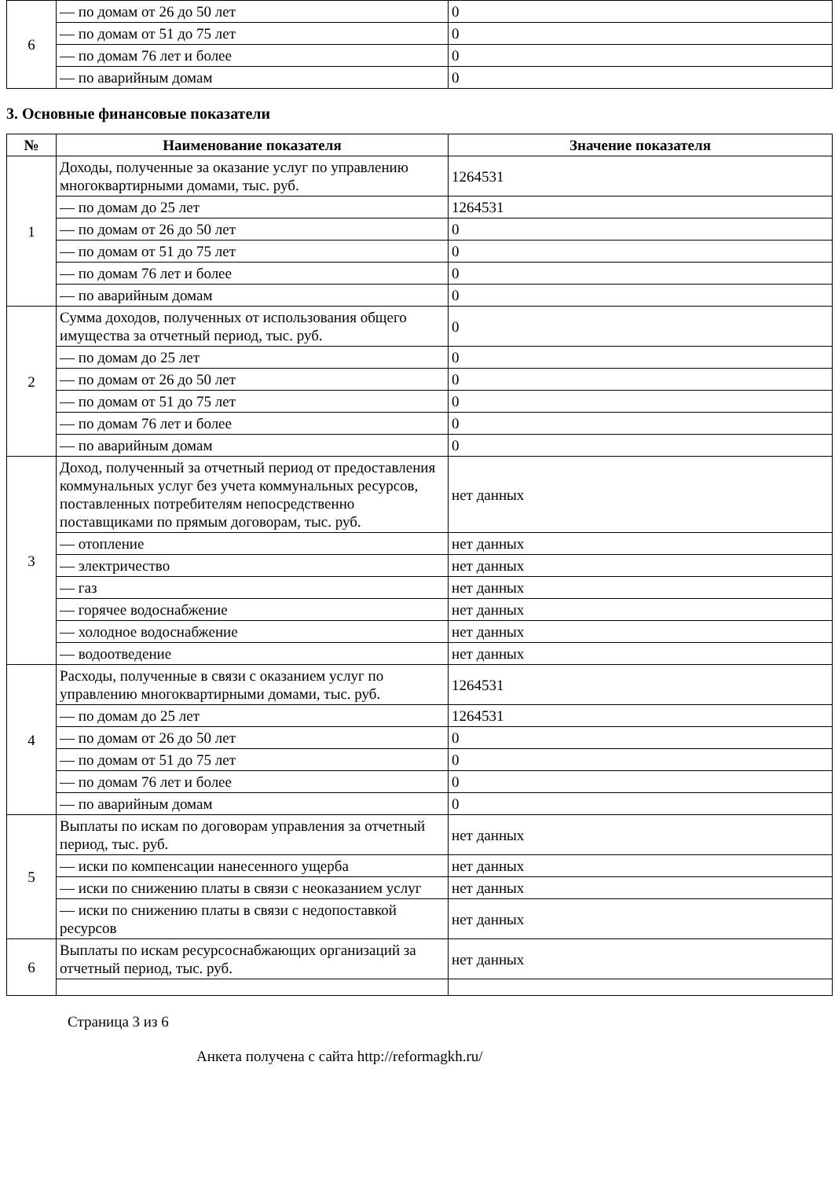| 6 | — по домам от 26 до 50 лет | 0 |
| | — по домам от 51 до 75 лет | 0 |
| | — по домам 76 лет и более | 0 |
| | — по аварийным домам | 0 |
3. Основные финансовые показатели
| № | Наименование показателя | Значение показателя |
| --- | --- | --- |
| 1 | Доходы, полученные за оказание услуг по управлению многоквартирными домами, тыс. руб. | 1264531 |
| | — по домам до 25 лет | 1264531 |
| | — по домам от 26 до 50 лет | 0 |
| | — по домам от 51 до 75 лет | 0 |
| | — по домам 76 лет и более | 0 |
| | — по аварийным домам | 0 |
| 2 | Сумма доходов, полученных от использования общего имущества за отчетный период, тыс. руб. | 0 |
| | — по домам до 25 лет | 0 |
| | — по домам от 26 до 50 лет | 0 |
| | — по домам от 51 до 75 лет | 0 |
| | — по домам 76 лет и более | 0 |
| | — по аварийным домам | 0 |
| 3 | Доход, полученный за отчетный период от предоставления коммунальных услуг без учета коммунальных ресурсов, поставленных потребителям непосредственно поставщиками по прямым договорам, тыс. руб. | нет данных |
| | — отопление | нет данных |
| | — электричество | нет данных |
| | — газ | нет данных |
| | — горячее водоснабжение | нет данных |
| | — холодное водоснабжение | нет данных |
| | — водоотведение | нет данных |
| 4 | Расходы, полученные в связи с оказанием услуг по управлению многоквартирными домами, тыс. руб. | 1264531 |
| | — по домам до 25 лет | 1264531 |
| | — по домам от 26 до 50 лет | 0 |
| | — по домам от 51 до 75 лет | 0 |
| | — по домам 76 лет и более | 0 |
| | — по аварийным домам | 0 |
| 5 | Выплаты по искам по договорам управления за отчетный период, тыс. руб. | нет данных |
| | — иски по компенсации нанесенного ущерба | нет данных |
| | — иски по снижению платы в связи с неоказанием услуг | нет данных |
| | — иски по снижению платы в связи с недопоставкой ресурсов | нет данных |
| 6 | Выплаты по искам ресурсоснабжающих организаций за отчетный период, тыс. руб. | нет данных |
Страница 3 из 6
Анкета получена с сайта http://reformagkh.ru/